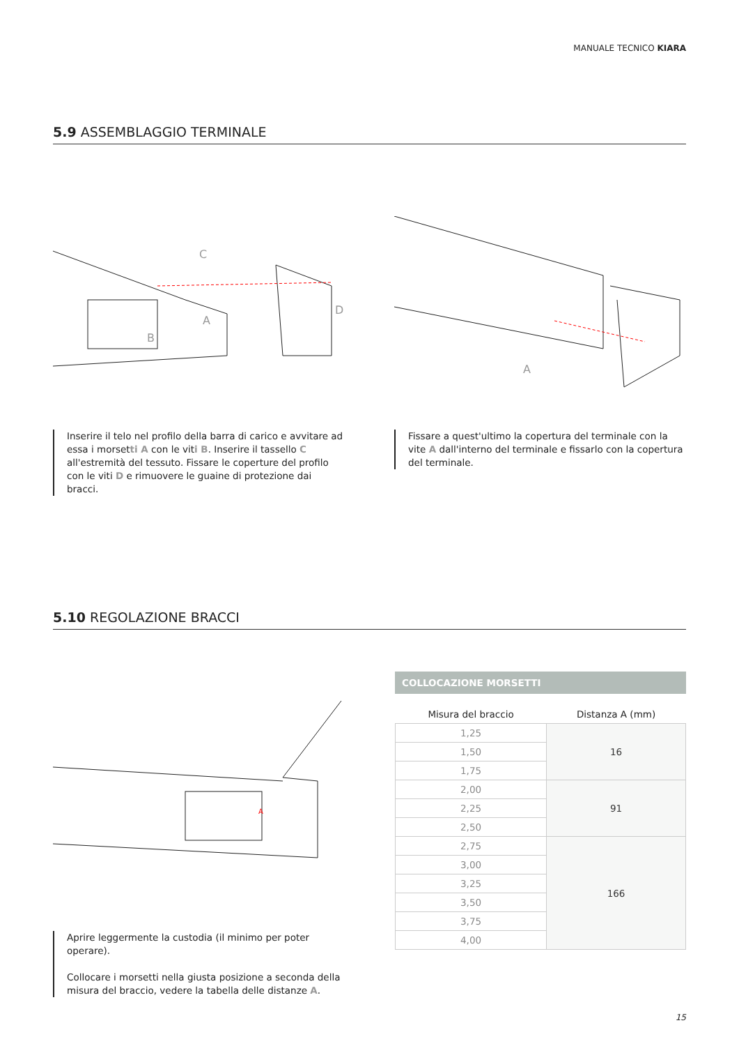MANUALE TECNICO KIARA
5.9 ASSEMBLAGGIO TERMINALE
C
A
B
D
A
Inserire il telo nel profilo della barra di carico e avvitare ad essa i morsetti A con le viti B. Inserire il tassello C all'estremità del tessuto. Fissare le coperture del profilo con le viti D e rimuovere le guaine di protezione dai bracci.
Fissare a quest'ultimo la copertura del terminale con la vite A dall'interno del terminale e fissarlo con la copertura del terminale.
5.10 REGOLAZIONE BRACCI
A
Aprire leggermente la custodia (il minimo per poter operare).
Collocare i morsetti nella giusta posizione a seconda della misura del braccio, vedere la tabella delle distanze A.
COLLOCAZIONE MORSETTI
| Misura del braccio | Distanza A (mm) |
| --- | --- |
| 1,25 | 16 |
| 1,50 | |
| 1,75 | |
| 2,00 | 91 |
| 2,25 | |
| 2,50 | |
| 2,75 | 166 |
| 3,00 | |
| 3,25 | |
| 3,50 | |
| 3,75 | |
| 4,00 | |
15